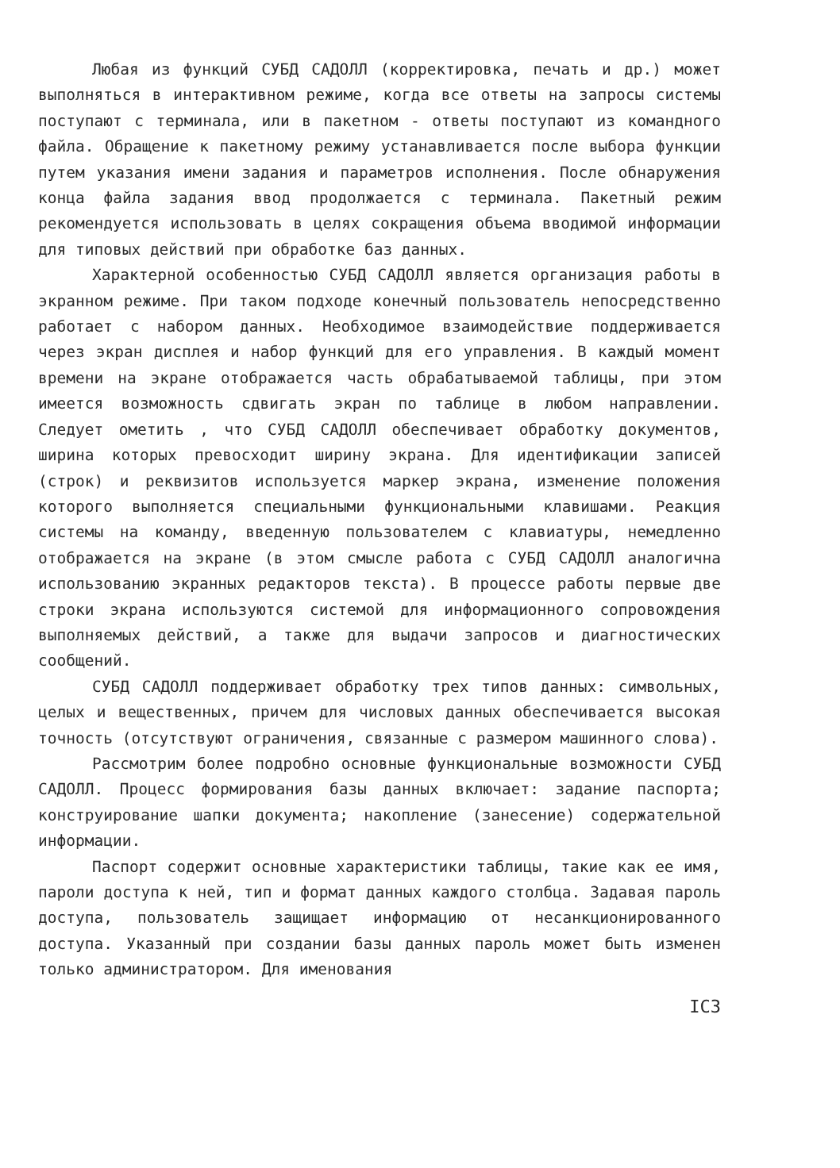Любая из функций СУБД САДОЛЛ (корректировка, печать и др.) может выполняться в интерактивном режиме, когда все ответы на запросы системы поступают с терминала, или в пакетном - ответы поступают из командного файла. Обращение к пакетному режиму устанавливается после выбора функции путем указания имени задания и параметров исполнения. После обнаружения конца файла задания ввод продолжается с терминала. Пакетный режим рекомендуется использовать в целях сокращения объема вводимой информации для типовых действий при обработке баз данных.
Характерной особенностью СУБД САДОЛЛ является организация работы в экранном режиме. При таком подходе конечный пользователь непосредственно работает с набором данных. Необходимое взаимодействие поддерживается через экран дисплея и набор функций для его управления. В каждый момент времени на экране отображается часть обрабатываемой таблицы, при этом имеется возможность сдвигать экран по таблице в любом направлении. Следует ометить , что СУБД САДОЛЛ обеспечивает обработку документов, ширина которых превосходит ширину экрана. Для идентификации записей (строк) и реквизитов используется маркер экрана, изменение положения которого выполняется специальными функциональными клавишами. Реакция системы на команду, введенную пользователем с клавиатуры, немедленно отображается на экране (в этом смысле работа с СУБД САДОЛЛ аналогична использованию экранных редакторов текста). В процессе работы первые две строки экрана используются системой для информационного сопровождения выполняемых действий, а также для выдачи запросов и диагностических сообщений.
СУБД САДОЛЛ поддерживает обработку трех типов данных: символьных, целых и вещественных, причем для числовых данных обеспечивается высокая точность (отсутствуют ограничения, связанные с размером машинного слова).
Рассмотрим более подробно основные функциональные возможности СУБД САДОЛЛ. Процесс формирования базы данных включает: задание паспорта; конструирование шапки документа; накопление (занесение) содержательной информации.
Паспорт содержит основные характеристики таблицы, такие как ее имя, пароли доступа к ней, тип и формат данных каждого столбца. Задавая пароль доступа, пользователь защищает информацию от несанкционированного доступа. Указанный при создании базы данных пароль может быть изменен только администратором. Для именования
IC3